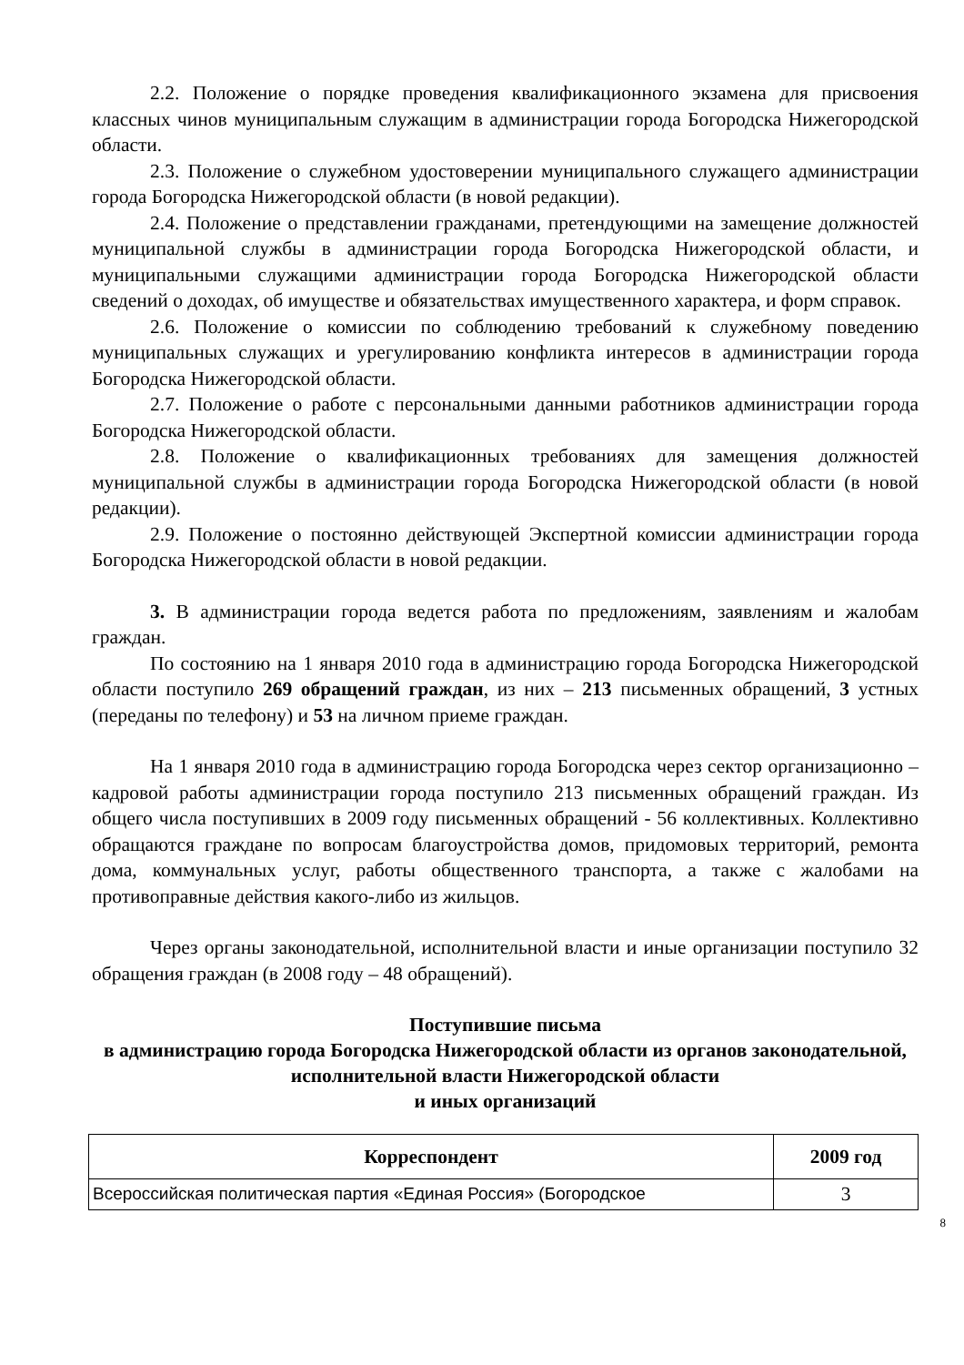2.2. Положение о порядке проведения квалификационного экзамена для присвоения классных чинов муниципальным служащим в администрации города Богородска Нижегородской области.
2.3. Положение о служебном удостоверении муниципального служащего администрации города Богородска Нижегородской области (в новой редакции).
2.4. Положение о представлении гражданами, претендующими на замещение должностей муниципальной службы в администрации города Богородска Нижегородской области, и муниципальными служащими администрации города Богородска Нижегородской области сведений о доходах, об имуществе и обязательствах имущественного характера, и форм справок.
2.6. Положение о комиссии по соблюдению требований к служебному поведению муниципальных служащих и урегулированию конфликта интересов в администрации города Богородска Нижегородской области.
2.7. Положение о работе с персональными данными работников администрации города Богородска Нижегородской области.
2.8. Положение о квалификационных требованиях для замещения должностей муниципальной службы в администрации города Богородска Нижегородской области (в новой редакции).
2.9. Положение о постоянно действующей Экспертной комиссии администрации города Богородска Нижегородской области в новой редакции.
3. В администрации города ведется работа по предложениям, заявлениям и жалобам граждан.
По состоянию на 1 января 2010 года в администрацию города Богородска Нижегородской области поступило 269 обращений граждан, из них – 213 письменных обращений, 3 устных (переданы по телефону) и 53 на личном приеме граждан.
На 1 января 2010 года в администрацию города Богородска через сектор организационно – кадровой работы администрации города поступило 213 письменных обращений граждан. Из общего числа поступивших в 2009 году письменных обращений - 56 коллективных. Коллективно обращаются граждане по вопросам благоустройства домов, придомовых территорий, ремонта дома, коммунальных услуг, работы общественного транспорта, а также с жалобами на противоправные действия какого-либо из жильцов.
Через органы законодательной, исполнительной власти и иные организации поступило 32 обращения граждан (в 2008 году – 48 обращений).
Поступившие письма
в администрацию города Богородска Нижегородской области из органов законодательной, исполнительной власти Нижегородской области
и иных организаций
| Корреспондент | 2009 год |
| --- | --- |
| Всероссийская политическая партия «Единая Россия» (Богородское | 3 |
8